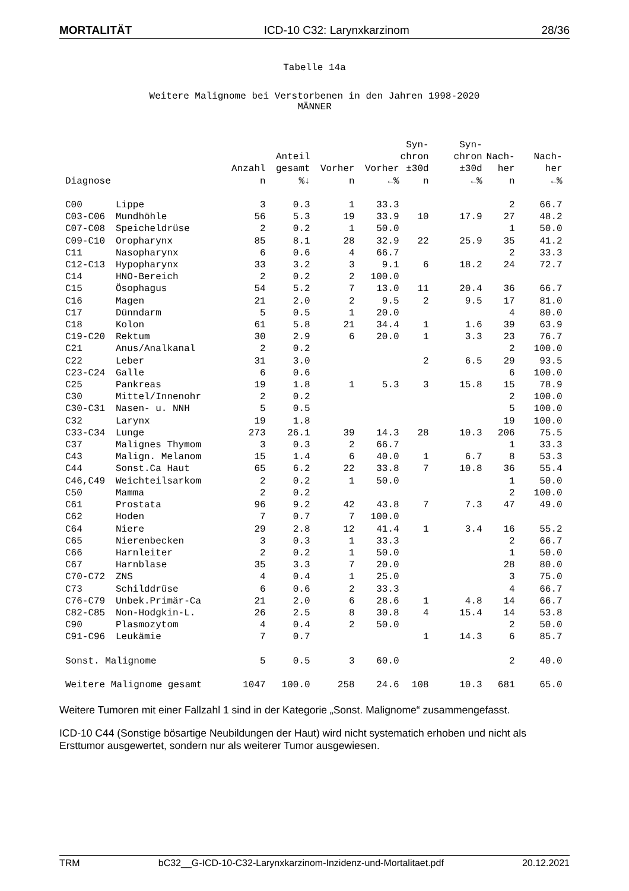MORTALITÄT ICD-10 C32: Larynxkarzinom 28/36
Tabelle 14a
Weitere Malignome bei Verstorbenen in den Jahren 1998-2020
MÄNNER
| | | | | | | Syn- | Syn- | | |
| --- | --- | --- | --- | --- | --- | --- | --- | --- | --- |
| | | | Anteil | | | chron | chron | Nach- | Nach- |
| | | Anzahl | gesamt | Vorher | Vorher | ±30d | ±30d | her | her |
| Diagnose | | n | %↓ | n | ←% | n | ←% | n | ←% |
| C00 | Lippe | 3 | 0.3 | 1 | 33.3 | | | 2 | 66.7 |
| C03-C06 | Mundhöhle | 56 | 5.3 | 19 | 33.9 | 10 | 17.9 | 27 | 48.2 |
| C07-C08 | Speicheldrüse | 2 | 0.2 | 1 | 50.0 | | | 1 | 50.0 |
| C09-C10 | Oropharynx | 85 | 8.1 | 28 | 32.9 | 22 | 25.9 | 35 | 41.2 |
| C11 | Nasopharynx | 6 | 0.6 | 4 | 66.7 | | | 2 | 33.3 |
| C12-C13 | Hypopharynx | 33 | 3.2 | 3 | 9.1 | 6 | 18.2 | 24 | 72.7 |
| C14 | HNO-Bereich | 2 | 0.2 | 2 | 100.0 | | | | |
| C15 | Ösophagus | 54 | 5.2 | 7 | 13.0 | 11 | 20.4 | 36 | 66.7 |
| C16 | Magen | 21 | 2.0 | 2 | 9.5 | 2 | 9.5 | 17 | 81.0 |
| C17 | Dünndarm | 5 | 0.5 | 1 | 20.0 | | | 4 | 80.0 |
| C18 | Kolon | 61 | 5.8 | 21 | 34.4 | 1 | 1.6 | 39 | 63.9 |
| C19-C20 | Rektum | 30 | 2.9 | 6 | 20.0 | 1 | 3.3 | 23 | 76.7 |
| C21 | Anus/Analkanal | 2 | 0.2 | | | | | 2 | 100.0 |
| C22 | Leber | 31 | 3.0 | | | 2 | 6.5 | 29 | 93.5 |
| C23-C24 | Galle | 6 | 0.6 | | | | | 6 | 100.0 |
| C25 | Pankreas | 19 | 1.8 | 1 | 5.3 | 3 | 15.8 | 15 | 78.9 |
| C30 | Mittel/Innenohr | 2 | 0.2 | | | | | 2 | 100.0 |
| C30-C31 | Nasen- u. NNH | 5 | 0.5 | | | | | 5 | 100.0 |
| C32 | Larynx | 19 | 1.8 | | | | | 19 | 100.0 |
| C33-C34 | Lunge | 273 | 26.1 | 39 | 14.3 | 28 | 10.3 | 206 | 75.5 |
| C37 | Malignes Thymom | 3 | 0.3 | 2 | 66.7 | | | 1 | 33.3 |
| C43 | Malign. Melanom | 15 | 1.4 | 6 | 40.0 | 1 | 6.7 | 8 | 53.3 |
| C44 | Sonst.Ca Haut | 65 | 6.2 | 22 | 33.8 | 7 | 10.8 | 36 | 55.4 |
| C46,C49 | Weichteilsarkom | 2 | 0.2 | 1 | 50.0 | | | 1 | 50.0 |
| C50 | Mamma | 2 | 0.2 | | | | | 2 | 100.0 |
| C61 | Prostata | 96 | 9.2 | 42 | 43.8 | 7 | 7.3 | 47 | 49.0 |
| C62 | Hoden | 7 | 0.7 | 7 | 100.0 | | | | |
| C64 | Niere | 29 | 2.8 | 12 | 41.4 | 1 | 3.4 | 16 | 55.2 |
| C65 | Nierenbecken | 3 | 0.3 | 1 | 33.3 | | | 2 | 66.7 |
| C66 | Harnleiter | 2 | 0.2 | 1 | 50.0 | | | 1 | 50.0 |
| C67 | Harnblase | 35 | 3.3 | 7 | 20.0 | | | 28 | 80.0 |
| C70-C72 | ZNS | 4 | 0.4 | 1 | 25.0 | | | 3 | 75.0 |
| C73 | Schilddrüse | 6 | 0.6 | 2 | 33.3 | | | 4 | 66.7 |
| C76-C79 | Unbek.Primär-Ca | 21 | 2.0 | 6 | 28.6 | 1 | 4.8 | 14 | 66.7 |
| C82-C85 | Non-Hodgkin-L. | 26 | 2.5 | 8 | 30.8 | 4 | 15.4 | 14 | 53.8 |
| C90 | Plasmozytom | 4 | 0.4 | 2 | 50.0 | | | 2 | 50.0 |
| C91-C96 | Leukämie | 7 | 0.7 | | | 1 | 14.3 | 6 | 85.7 |
| Sonst. Malignome | | 5 | 0.5 | 3 | 60.0 | | | 2 | 40.0 |
| Weitere Malignome gesamt | | 1047 | 100.0 | 258 | 24.6 | 108 | 10.3 | 681 | 65.0 |
Weitere Tumoren mit einer Fallzahl 1 sind in der Kategorie „Sonst. Malignome“ zusammengefasst.
ICD-10 C44 (Sonstige bösartige Neubildungen der Haut) wird nicht systematich erhoben und nicht als Ersttumor ausgewertet, sondern nur als weiterer Tumor ausgewiesen.
TRM bC32__G-ICD-10-C32-Larynxkarzinom-Inzidenz-und-Mortalitaet.pdf 20.12.2021